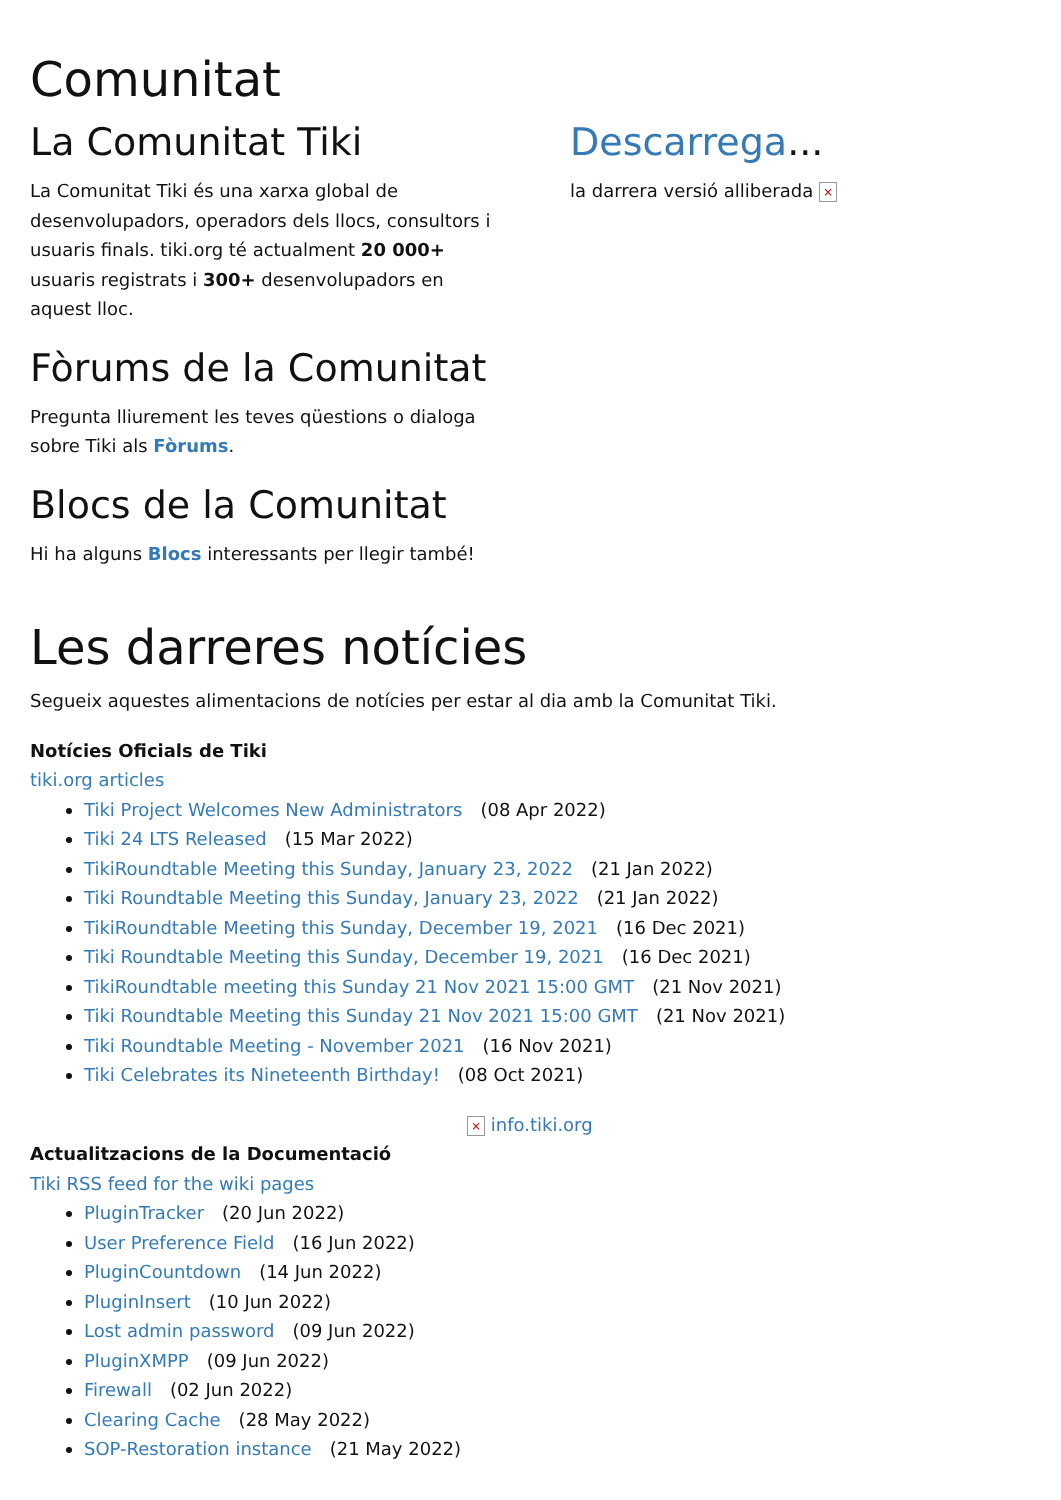Comunitat
La Comunitat Tiki
La Comunitat Tiki és una xarxa global de desenvolupadors, operadors dels llocs, consultors i usuaris finals. tiki.org té actualment 20 000+ usuaris registrats i 300+ desenvolupadors en aquest lloc.
Fòrums de la Comunitat
Pregunta lliurement les teves qüestions o dialoga sobre Tiki als Fòrums.
Blocs de la Comunitat
Hi ha alguns Blocs interessants per llegir també!
Descarrega...
la darrera versió alliberada ×
Les darreres notícies
Segueix aquestes alimentacions de notícies per estar al dia amb la Comunitat Tiki.
Notícies Oficials de Tiki
tiki.org articles
Tiki Project Welcomes New Administrators (08 Apr 2022)
Tiki 24 LTS Released (15 Mar 2022)
TikiRoundtable Meeting this Sunday, January 23, 2022 (21 Jan 2022)
Tiki Roundtable Meeting this Sunday, January 23, 2022 (21 Jan 2022)
TikiRoundtable Meeting this Sunday, December 19, 2021 (16 Dec 2021)
Tiki Roundtable Meeting this Sunday, December 19, 2021 (16 Dec 2021)
TikiRoundtable meeting this Sunday 21 Nov 2021 15:00 GMT (21 Nov 2021)
Tiki Roundtable Meeting this Sunday 21 Nov 2021 15:00 GMT (21 Nov 2021)
Tiki Roundtable Meeting - November 2021 (16 Nov 2021)
Tiki Celebrates its Nineteenth Birthday! (08 Oct 2021)
× info.tiki.org
Actualitzacions de la Documentació
Tiki RSS feed for the wiki pages
PluginTracker (20 Jun 2022)
User Preference Field (16 Jun 2022)
PluginCountdown (14 Jun 2022)
PluginInsert (10 Jun 2022)
Lost admin password (09 Jun 2022)
PluginXMPP (09 Jun 2022)
Firewall (02 Jun 2022)
Clearing Cache (28 May 2022)
SOP-Restoration instance (21 May 2022)